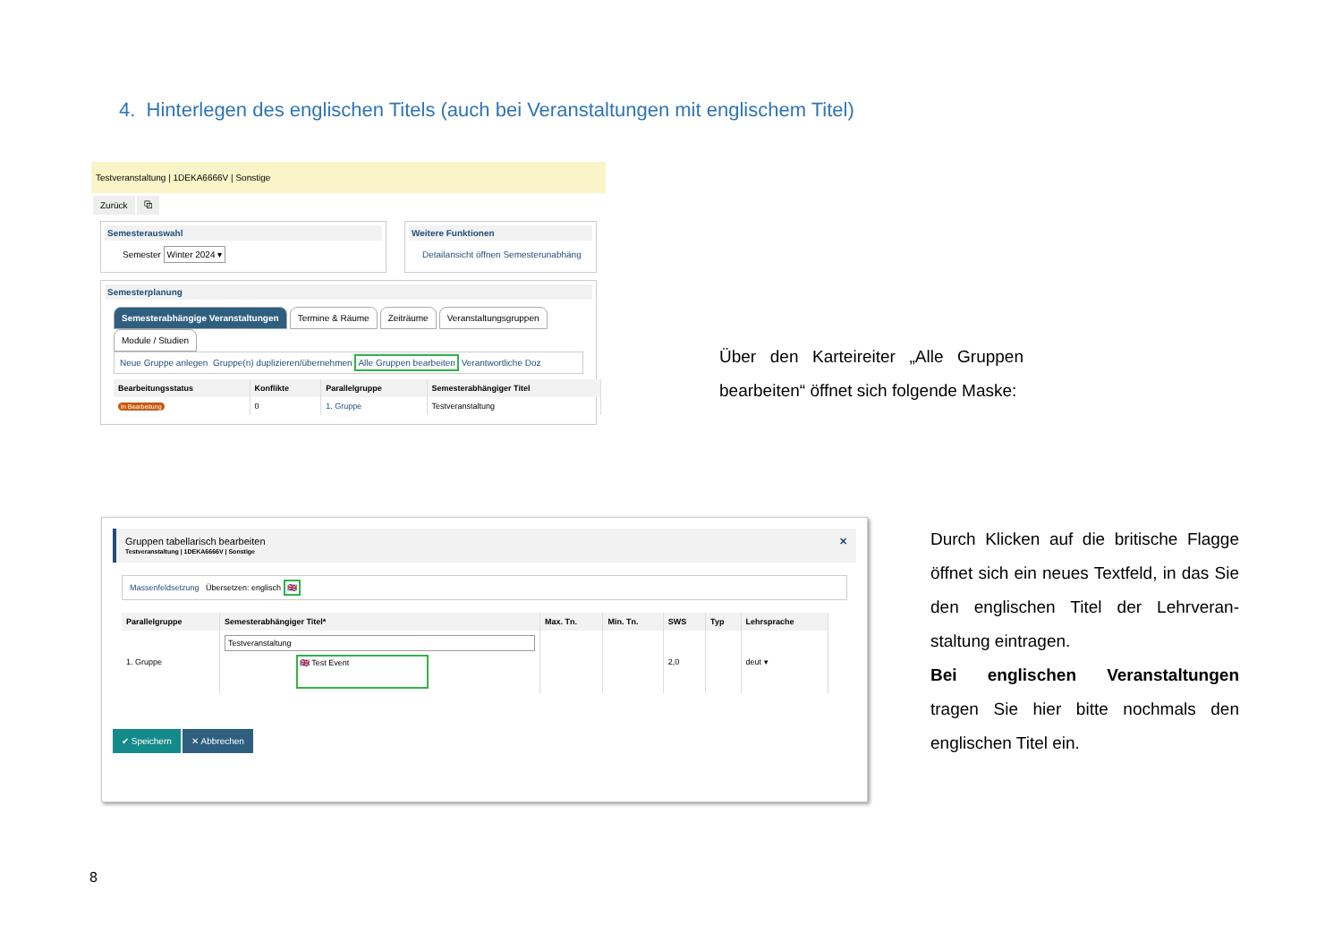4. Hinterlegen des englischen Titels (auch bei Veranstaltungen mit englischem Titel)
Testveranstaltung | 1DEKA6666V | Sonstige
Zurück ⧉
Semesterauswahl
Semester Winter 2024 ▾
Weitere Funktionen
Detailansicht öffnen Semesterunabhäng
Semesterplanung
Semesterabhängige Veranstaltungen Termine & Räume Zeiträume Veranstaltungsgruppen Module / Studien
Neue Gruppe anlegen Gruppe(n) duplizieren/übernehmen Alle Gruppen bearbeiten Verantwortliche Doz
| Bearbeitungsstatus | Konflikte | Parallelgruppe | Semesterabhängiger Titel |
| --- | --- | --- | --- |
| In Bearbeitung | 0 | 1. Gruppe | Testveranstaltung |
Über den Karteireiter „Alle Gruppen bearbeiten“ öffnet sich folgende Maske:
Gruppen tabellarisch bearbeiten ✕
Testveranstaltung | 1DEKA6666V | Sonstige
Massenfeldsetzung Übersetzen: englisch 🇬🇧
| Parallelgruppe | Semesterabhängiger Titel* | Max. Tn. | Min. Tn. | SWS | Typ | Lehrsprache |
| --- | --- | --- | --- | --- | --- | --- |
| 1. Gruppe | Testveranstaltung 🇬🇧 Test Event | | | 2,0 | | deut ▾ |
✔ Speichern ✕ Abbrechen
Durch Klicken auf die britische Flagge öffnet sich ein neues Textfeld, in das Sie den englischen Titel der Lehrveran-staltung eintragen.
Bei englischen Veranstaltungen tragen Sie hier bitte nochmals den englischen Titel ein.
8